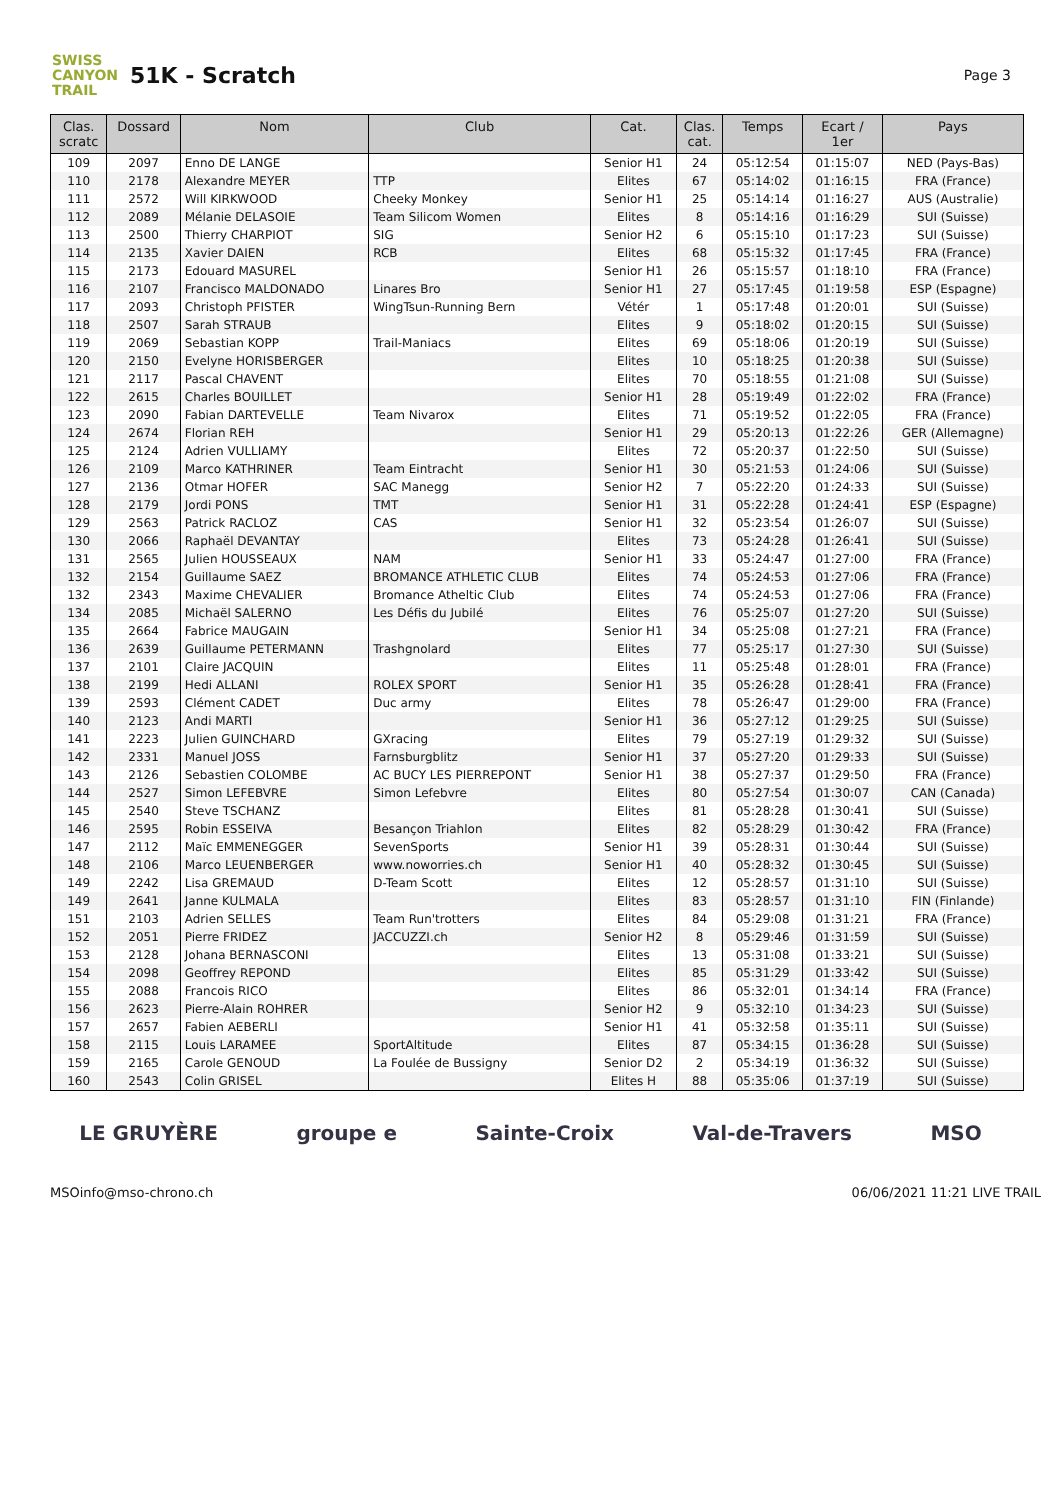SWISS CANYON TRAIL
51K - Scratch
Page 3
| Clas. scratc | Dossard | Nom | Club | Cat. | Clas. cat. | Temps | Ecart / 1er | Pays |
| --- | --- | --- | --- | --- | --- | --- | --- | --- |
| 109 | 2097 | Enno DE LANGE | | Senior H1 | 24 | 05:12:54 | 01:15:07 | NED (Pays-Bas) |
| 110 | 2178 | Alexandre MEYER | TTP | Elites | 67 | 05:14:02 | 01:16:15 | FRA (France) |
| 111 | 2572 | Will KIRKWOOD | Cheeky Monkey | Senior H1 | 25 | 05:14:14 | 01:16:27 | AUS (Australie) |
| 112 | 2089 | Mélanie DELASOIE | Team Silicom Women | Elites | 8 | 05:14:16 | 01:16:29 | SUI (Suisse) |
| 113 | 2500 | Thierry CHARPIOT | SIG | Senior H2 | 6 | 05:15:10 | 01:17:23 | SUI (Suisse) |
| 114 | 2135 | Xavier DAIEN | RCB | Elites | 68 | 05:15:32 | 01:17:45 | FRA (France) |
| 115 | 2173 | Edouard MASUREL | | Senior H1 | 26 | 05:15:57 | 01:18:10 | FRA (France) |
| 116 | 2107 | Francisco MALDONADO | Linares Bro | Senior H1 | 27 | 05:17:45 | 01:19:58 | ESP (Espagne) |
| 117 | 2093 | Christoph PFISTER | WingTsun-Running Bern | Vétér | 1 | 05:17:48 | 01:20:01 | SUI (Suisse) |
| 118 | 2507 | Sarah STRAUB | | Elites | 9 | 05:18:02 | 01:20:15 | SUI (Suisse) |
| 119 | 2069 | Sebastian KOPP | Trail-Maniacs | Elites | 69 | 05:18:06 | 01:20:19 | SUI (Suisse) |
| 120 | 2150 | Evelyne HORISBERGER | | Elites | 10 | 05:18:25 | 01:20:38 | SUI (Suisse) |
| 121 | 2117 | Pascal CHAVENT | | Elites | 70 | 05:18:55 | 01:21:08 | SUI (Suisse) |
| 122 | 2615 | Charles BOUILLET | | Senior H1 | 28 | 05:19:49 | 01:22:02 | FRA (France) |
| 123 | 2090 | Fabian DARTEVELLE | Team Nivarox | Elites | 71 | 05:19:52 | 01:22:05 | FRA (France) |
| 124 | 2674 | Florian REH | | Senior H1 | 29 | 05:20:13 | 01:22:26 | GER (Allemagne) |
| 125 | 2124 | Adrien VULLIAMY | | Elites | 72 | 05:20:37 | 01:22:50 | SUI (Suisse) |
| 126 | 2109 | Marco KATHRINER | Team Eintracht | Senior H1 | 30 | 05:21:53 | 01:24:06 | SUI (Suisse) |
| 127 | 2136 | Otmar HOFER | SAC Manegg | Senior H2 | 7 | 05:22:20 | 01:24:33 | SUI (Suisse) |
| 128 | 2179 | Jordi PONS | TMT | Senior H1 | 31 | 05:22:28 | 01:24:41 | ESP (Espagne) |
| 129 | 2563 | Patrick RACLOZ | CAS | Senior H1 | 32 | 05:23:54 | 01:26:07 | SUI (Suisse) |
| 130 | 2066 | Raphaël DEVANTAY | | Elites | 73 | 05:24:28 | 01:26:41 | SUI (Suisse) |
| 131 | 2565 | Julien HOUSSEAUX | NAM | Senior H1 | 33 | 05:24:47 | 01:27:00 | FRA (France) |
| 132 | 2154 | Guillaume SAEZ | BROMANCE ATHLETIC CLUB | Elites | 74 | 05:24:53 | 01:27:06 | FRA (France) |
| 132 | 2343 | Maxime CHEVALIER | Bromance Atheltic Club | Elites | 74 | 05:24:53 | 01:27:06 | FRA (France) |
| 134 | 2085 | Michaël SALERNO | Les Défis du Jubilé | Elites | 76 | 05:25:07 | 01:27:20 | SUI (Suisse) |
| 135 | 2664 | Fabrice MAUGAIN | | Senior H1 | 34 | 05:25:08 | 01:27:21 | FRA (France) |
| 136 | 2639 | Guillaume PETERMANN | Trashgnolard | Elites | 77 | 05:25:17 | 01:27:30 | SUI (Suisse) |
| 137 | 2101 | Claire JACQUIN | | Elites | 11 | 05:25:48 | 01:28:01 | FRA (France) |
| 138 | 2199 | Hedi ALLANI | ROLEX SPORT | Senior H1 | 35 | 05:26:28 | 01:28:41 | FRA (France) |
| 139 | 2593 | Clément CADET | Duc army | Elites | 78 | 05:26:47 | 01:29:00 | FRA (France) |
| 140 | 2123 | Andi MARTI | | Senior H1 | 36 | 05:27:12 | 01:29:25 | SUI (Suisse) |
| 141 | 2223 | Julien GUINCHARD | GXracing | Elites | 79 | 05:27:19 | 01:29:32 | SUI (Suisse) |
| 142 | 2331 | Manuel JOSS | Farnsburgblitz | Senior H1 | 37 | 05:27:20 | 01:29:33 | SUI (Suisse) |
| 143 | 2126 | Sebastien COLOMBE | AC BUCY LES PIERREPONT | Senior H1 | 38 | 05:27:37 | 01:29:50 | FRA (France) |
| 144 | 2527 | Simon LEFEBVRE | Simon Lefebvre | Elites | 80 | 05:27:54 | 01:30:07 | CAN (Canada) |
| 145 | 2540 | Steve TSCHANZ | | Elites | 81 | 05:28:28 | 01:30:41 | SUI (Suisse) |
| 146 | 2595 | Robin ESSEIVA | Besançon Triahlon | Elites | 82 | 05:28:29 | 01:30:42 | FRA (France) |
| 147 | 2112 | Maïc EMMENEGGER | SevenSports | Senior H1 | 39 | 05:28:31 | 01:30:44 | SUI (Suisse) |
| 148 | 2106 | Marco LEUENBERGER | www.noworries.ch | Senior H1 | 40 | 05:28:32 | 01:30:45 | SUI (Suisse) |
| 149 | 2242 | Lisa GREMAUD | D-Team Scott | Elites | 12 | 05:28:57 | 01:31:10 | SUI (Suisse) |
| 149 | 2641 | Janne KULMALA | | Elites | 83 | 05:28:57 | 01:31:10 | FIN (Finlande) |
| 151 | 2103 | Adrien SELLES | Team Run'trotters | Elites | 84 | 05:29:08 | 01:31:21 | FRA (France) |
| 152 | 2051 | Pierre FRIDEZ | JACCUZZI.ch | Senior H2 | 8 | 05:29:46 | 01:31:59 | SUI (Suisse) |
| 153 | 2128 | Johana BERNASCONI | | Elites | 13 | 05:31:08 | 01:33:21 | SUI (Suisse) |
| 154 | 2098 | Geoffrey REPOND | | Elites | 85 | 05:31:29 | 01:33:42 | SUI (Suisse) |
| 155 | 2088 | Francois RICO | | Elites | 86 | 05:32:01 | 01:34:14 | FRA (France) |
| 156 | 2623 | Pierre-Alain ROHRER | | Senior H2 | 9 | 05:32:10 | 01:34:23 | SUI (Suisse) |
| 157 | 2657 | Fabien AEBERLI | | Senior H1 | 41 | 05:32:58 | 01:35:11 | SUI (Suisse) |
| 158 | 2115 | Louis LARAMEE | SportAltitude | Elites | 87 | 05:34:15 | 01:36:28 | SUI (Suisse) |
| 159 | 2165 | Carole GENOUD | La Foulée de Bussigny | Senior D2 | 2 | 05:34:19 | 01:36:32 | SUI (Suisse) |
| 160 | 2543 | Colin GRISEL | | Elites H | 88 | 05:35:06 | 01:37:19 | SUI (Suisse) |
LE GRUYÈRE groupe e Sainte-Croix Val-de-Travers MSO
MSO info@mso-chrono.ch 06/06/2021 11:21 LIVE TRAIL